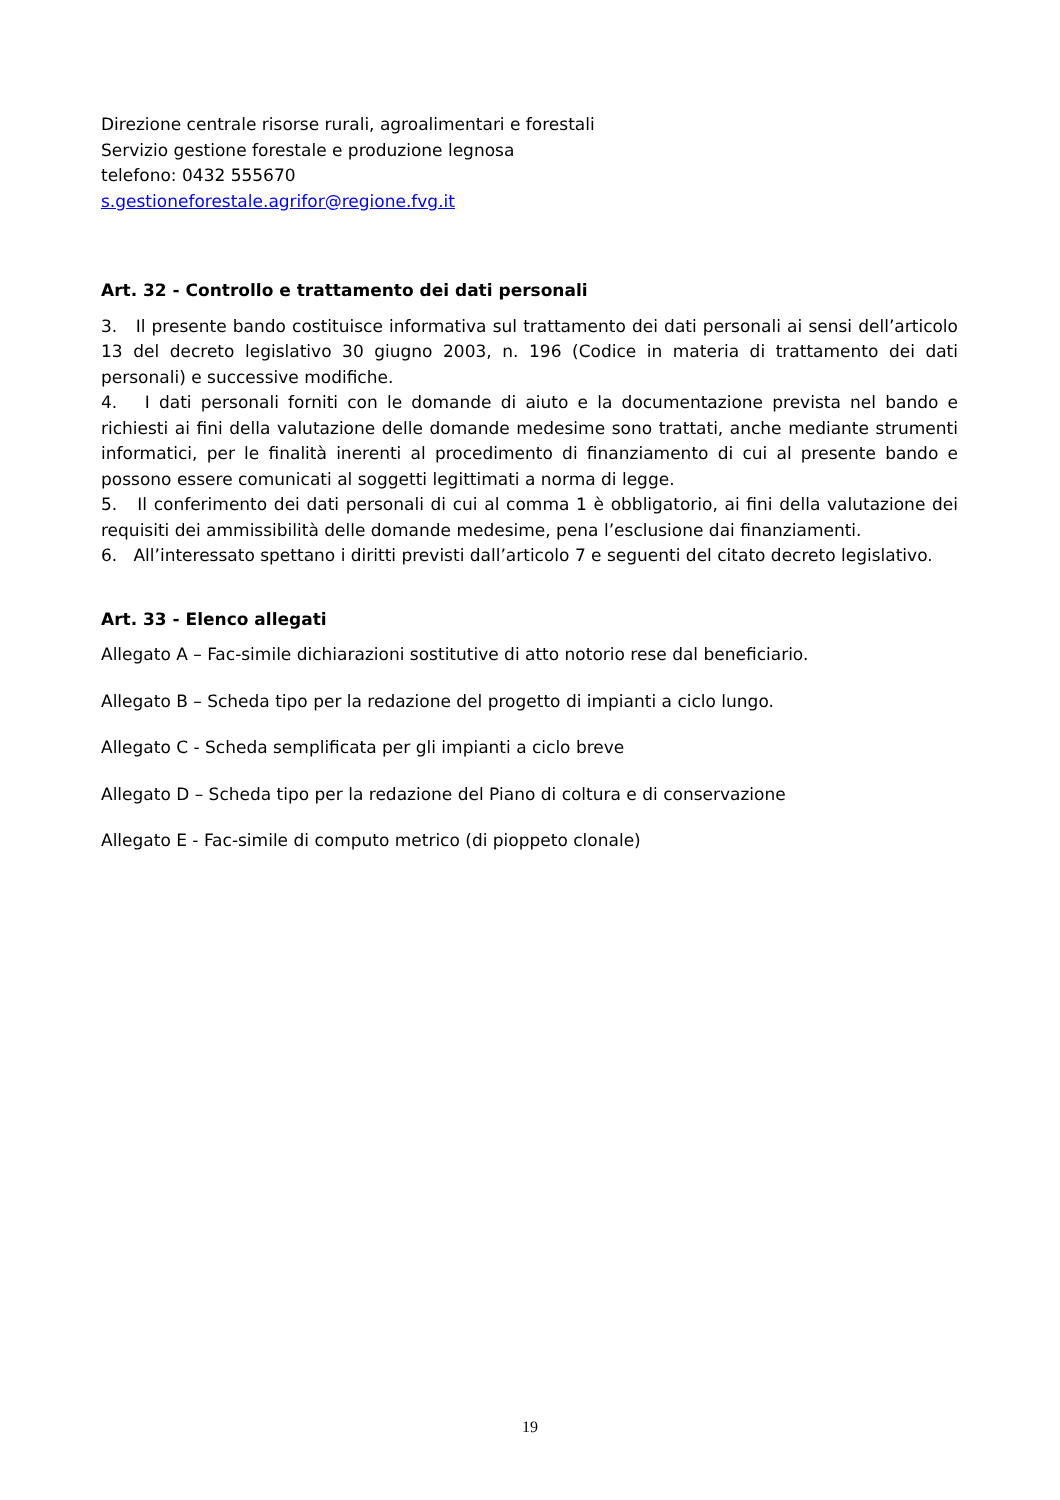Direzione centrale risorse rurali, agroalimentari e forestali
Servizio gestione forestale e produzione legnosa
telefono: 0432 555670
s.gestioneforestale.agrifor@regione.fvg.it
Art. 32 - Controllo e trattamento dei dati personali
3. Il presente bando costituisce informativa sul trattamento dei dati personali ai sensi dell’articolo 13 del decreto legislativo 30 giugno 2003, n. 196 (Codice in materia di trattamento dei dati personali) e successive modifiche.
4. I dati personali forniti con le domande di aiuto e la documentazione prevista nel bando e richiesti ai fini della valutazione delle domande medesime sono trattati, anche mediante strumenti informatici, per le finalità inerenti al procedimento di finanziamento di cui al presente bando e possono essere comunicati al soggetti legittimati a norma di legge.
5. Il conferimento dei dati personali di cui al comma 1 è obbligatorio, ai fini della valutazione dei requisiti dei ammissibilità delle domande medesime, pena l’esclusione dai finanziamenti.
6. All’interessato spettano i diritti previsti dall’articolo 7 e seguenti del citato decreto legislativo.
Art. 33 - Elenco allegati
Allegato A – Fac-simile dichiarazioni sostitutive di atto notorio rese dal beneficiario.
Allegato B – Scheda tipo per la redazione del progetto di impianti a ciclo lungo.
Allegato C - Scheda semplificata per gli impianti a ciclo breve
Allegato D – Scheda tipo per la redazione del Piano di coltura e di conservazione
Allegato E - Fac-simile di computo metrico (di pioppeto clonale)
19